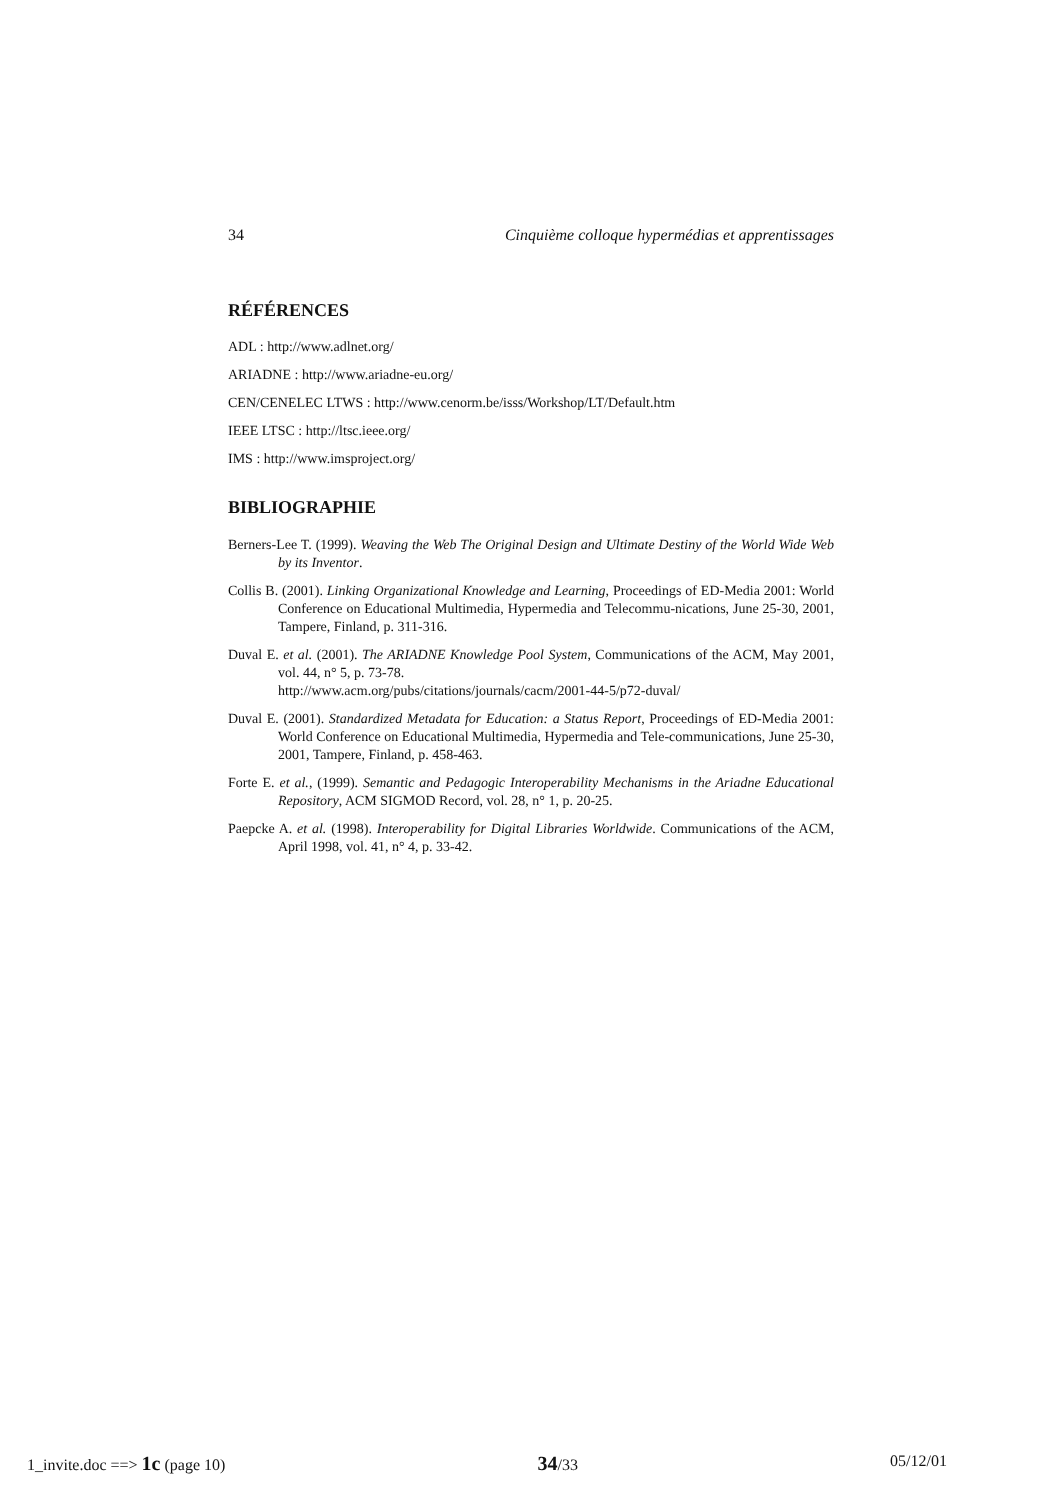34 Cinquième colloque hypermédias et apprentissages
RÉFÉRENCES
ADL : http://www.adlnet.org/
ARIADNE : http://www.ariadne-eu.org/
CEN/CENELEC LTWS : http://www.cenorm.be/isss/Workshop/LT/Default.htm
IEEE LTSC : http://ltsc.ieee.org/
IMS : http://www.imsproject.org/
BIBLIOGRAPHIE
Berners-Lee T. (1999). Weaving the Web The Original Design and Ultimate Destiny of the World Wide Web by its Inventor.
Collis B. (2001). Linking Organizational Knowledge and Learning, Proceedings of ED-Media 2001: World Conference on Educational Multimedia, Hypermedia and Telecommu-nications, June 25-30, 2001, Tampere, Finland, p. 311-316.
Duval E. et al. (2001). The ARIADNE Knowledge Pool System, Communications of the ACM, May 2001, vol. 44, n° 5, p. 73-78.
http://www.acm.org/pubs/citations/journals/cacm/2001-44-5/p72-duval/
Duval E. (2001). Standardized Metadata for Education: a Status Report, Proceedings of ED-Media 2001: World Conference on Educational Multimedia, Hypermedia and Tele-communications, June 25-30, 2001, Tampere, Finland, p. 458-463.
Forte E. et al., (1999). Semantic and Pedagogic Interoperability Mechanisms in the Ariadne Educational Repository, ACM SIGMOD Record, vol. 28, n° 1, p. 20-25.
Paepcke A. et al. (1998). Interoperability for Digital Libraries Worldwide. Communications of the ACM, April 1998, vol. 41, n° 4, p. 33-42.
1_invite.doc ==> 1c (page 10) 34/33 05/12/01